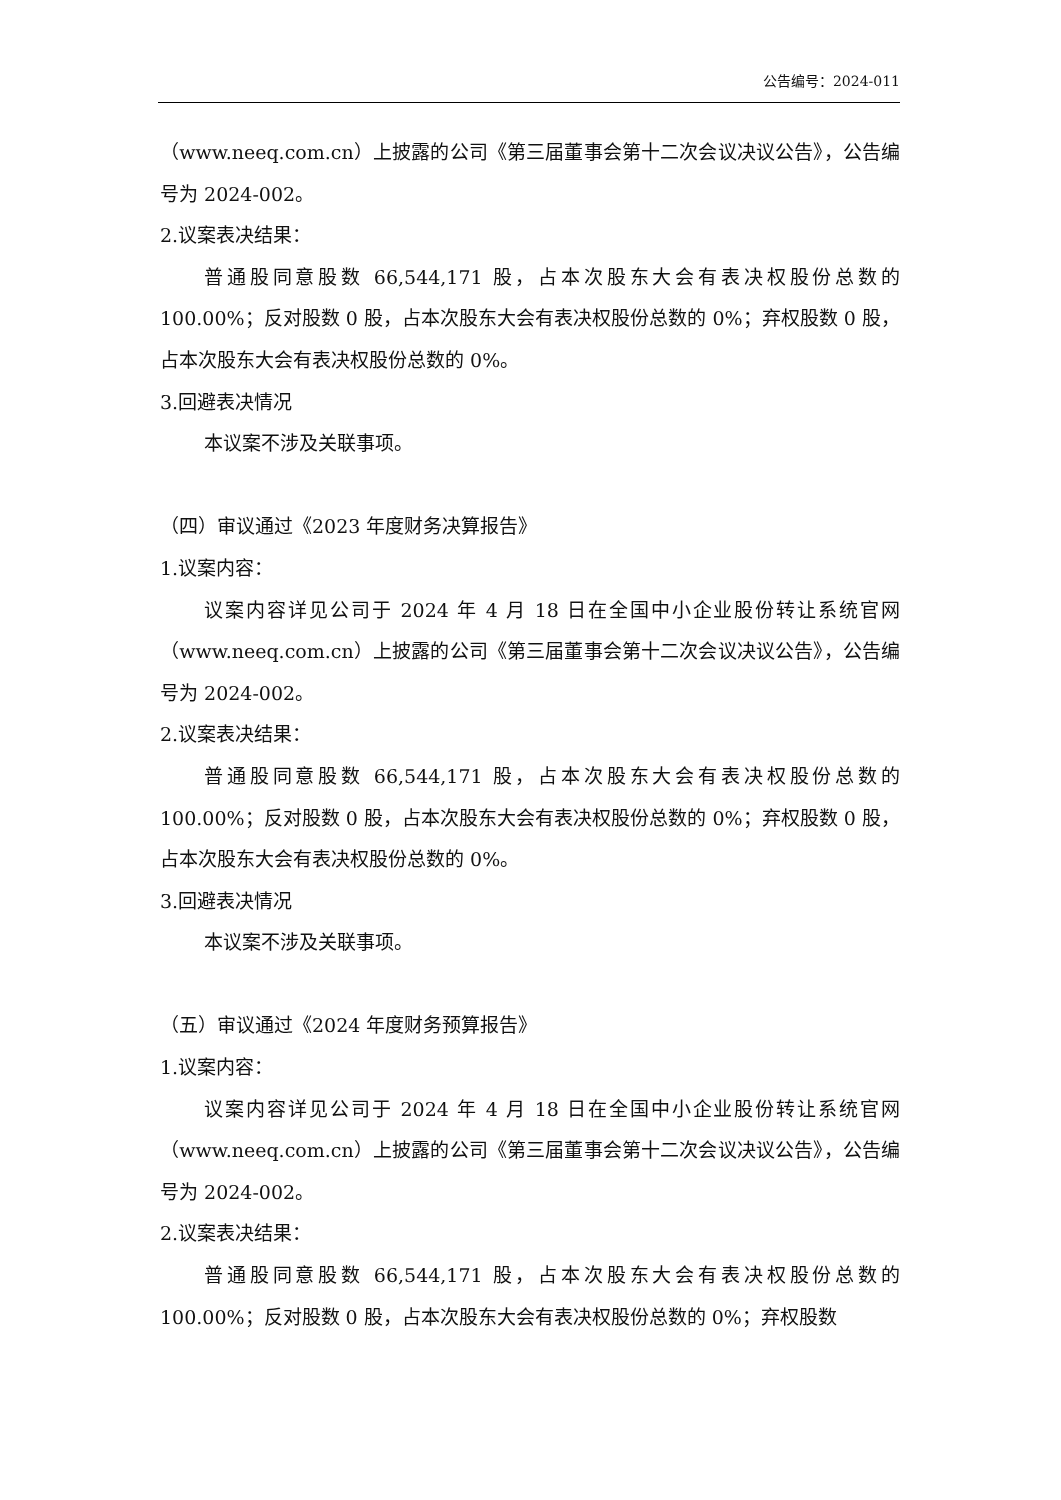公告编号：2024-011
（www.neeq.com.cn）上披露的公司《第三届董事会第十二次会议决议公告》，公告编号为 2024-002。
2.议案表决结果：
普通股同意股数 66,544,171 股，占本次股东大会有表决权股份总数的 100.00%；反对股数 0 股，占本次股东大会有表决权股份总数的 0%；弃权股数 0 股，占本次股东大会有表决权股份总数的 0%。
3.回避表决情况
本议案不涉及关联事项。
（四）审议通过《2023 年度财务决算报告》
1.议案内容：
议案内容详见公司于 2024 年 4 月 18 日在全国中小企业股份转让系统官网（www.neeq.com.cn）上披露的公司《第三届董事会第十二次会议决议公告》，公告编号为 2024-002。
2.议案表决结果：
普通股同意股数 66,544,171 股，占本次股东大会有表决权股份总数的 100.00%；反对股数 0 股，占本次股东大会有表决权股份总数的 0%；弃权股数 0 股，占本次股东大会有表决权股份总数的 0%。
3.回避表决情况
本议案不涉及关联事项。
（五）审议通过《2024 年度财务预算报告》
1.议案内容：
议案内容详见公司于 2024 年 4 月 18 日在全国中小企业股份转让系统官网（www.neeq.com.cn）上披露的公司《第三届董事会第十二次会议决议公告》，公告编号为 2024-002。
2.议案表决结果：
普通股同意股数 66,544,171 股，占本次股东大会有表决权股份总数的 100.00%；反对股数 0 股，占本次股东大会有表决权股份总数的 0%；弃权股数